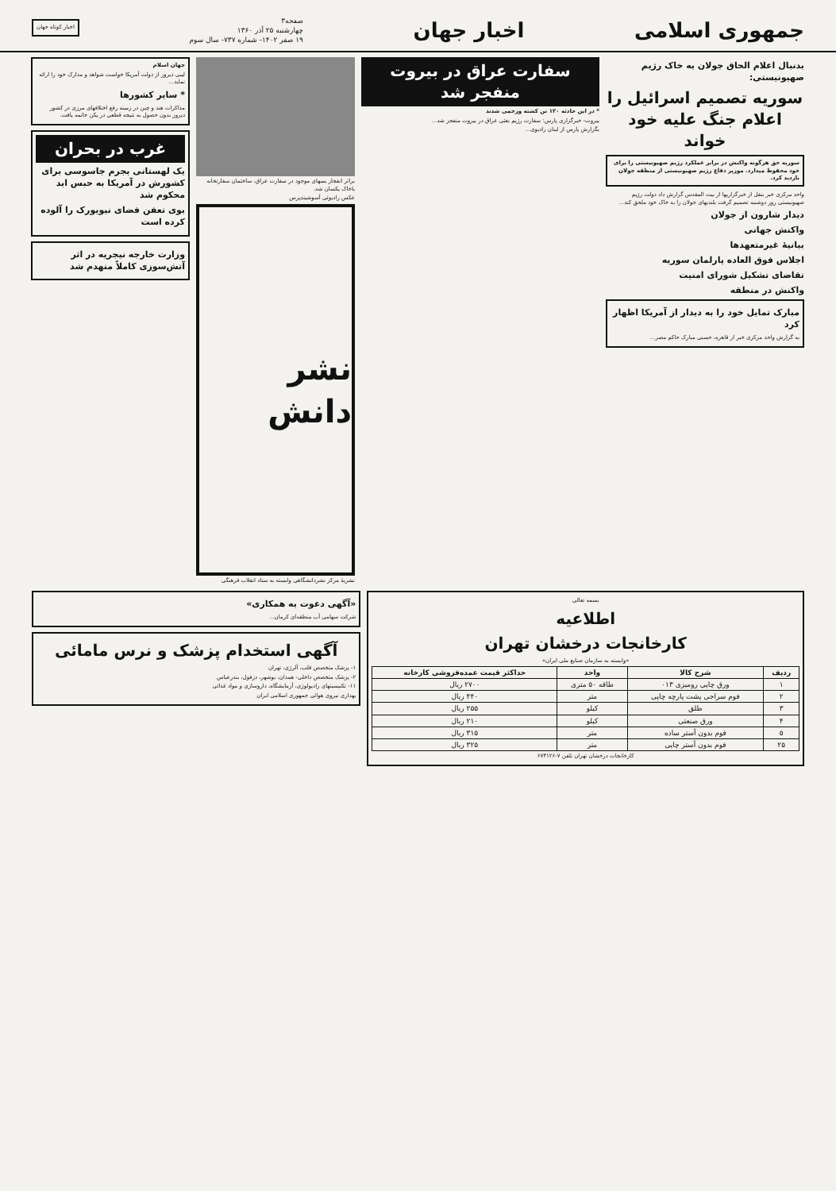جمهوری اسلامی اخبار جهان
صفحه۳
چهارشنبه ۲۵ آذر ۱۳۶۰
۱۹ صفر ۱۴۰۲- شماره ۷۳۷- سال سوم
اخبار کوتاه جهان
بدنبال اعلام الحاق جولان به خاک رژیم صهیونیستی:
سوریه تصمیم اسرائیل را اعلام جنگ علیه خود خواند
سوریه حق هرگونه واکنش در برابر عملکرد رژیم صهیونیستی را برای خود محفوظ میدارد. موزیر دفاع رژیم صهیونیستی از منطقه جولان بازدید کرد.
واحد مرکزی خبر بنقل از خبرگزاریها از بیت المقدس گزارش داد دولت رژیم صهیونیستی روز دوشنبه تصمیم گرفت بلندیهای جولان را به خاک خود ملحق کند...
دیدار شارون از جولان
واکنش جهانی
بیانیهٔ غیرمتعهدها
اجلاس فوق العاده پارلمان سوریه
تقاضای تشکیل شورای امنیت
واکنش در منطقه
مبارک تمایل خود را به دیدار از آمریکا اظهار کرد
به گزارش واحد مرکزی خبر از قاهره، حسنی مبارک حاکم مصر...
سفارت عراق در بیروت منفجر شد
* در این حادثه ۱۲۰ تن کشته وزخمی شدند
بیروت- خبرگزاری پارس: سفارت رژیم بعثی عراق در بیروت منفجر شد...
بگزارش پارس از لبنان رادیوی...
براثر انفجار بمبهای موجود در سفارت عراق، ساختمان سفارتخانه باخاک یکسان شد.
عکس رادیوئی آسوشیتدپرس
نشر دانش
نشریهٔ مرکز نشردانشگاهی وابسته به ستاد انقلاب فرهنگی
جهان اسلام
لیبی دیروز از دولت آمریکا خواست شواهد و مدارک خود را ارائه نماید...
* سایر کشورها
مذاکرات هند و چین در زمینه رفع اختلافهای مرزی در کشور دیروز بدون حصول به نتیجه قطعی در پکن خاتمه یافت.
غرب در بحران
یک لهستانی بجرم جاسوسی برای کشورش در آمریکا به حبس ابد محکوم شد
بوی تعفن فضای نیویورک را آلوده کرده است
وزارت خارجه نیجریه در اثر آتش‌سوزی کاملاً منهدم شد
بسمه تعالی
اطلاعیه
کارخانجات درخشان تهران
«وابسته به سازمان صنایع ملی ایران»
| ردیف | شرح کالا | واحد | حداکثر قیمت عمده‌فروشی کارخانه |
| --- | --- | --- | --- |
| ۱ | ورق چاپی رومیزی ۰۱۳ | طاقه ۵۰ متری | ۲۷۰۰ ریال |
| ۲ | فوم سراجی پشت پارچه چاپی | متر | ۴۴۰ ریال |
| ۳ | طلق | کیلو | ۲۵۵ ریال |
| ۴ | ورق صنعتی | کیلو | ۲۱۰ ریال |
| ۵ | فوم بدون آستر ساده | متر | ۳۱۵ ریال |
| ۲۵ | فوم بدون آستر چاپی | متر | ۳۲۵ ریال |
کارخانجات درخشان تهران تلفن ۷-۶۷۳۱۲۶
«آگهی دعوت به همکاری»
شرکت سهامی آب منطقه‌ای کرمان...
آگهی استخدام پزشک و نرس مامائی
۱- پزشک متخصص قلب، آلرژی، تهران
۲- پزشک متخصص داخلی- همدان، بوشهر، دزفول، بندرعباس
۱۱- تکنیسینهای رادیولوژی، آزمایشگاه، داروسازی و مواد غذائی
بهداری نیروی هوائی جمهوری اسلامی ایران